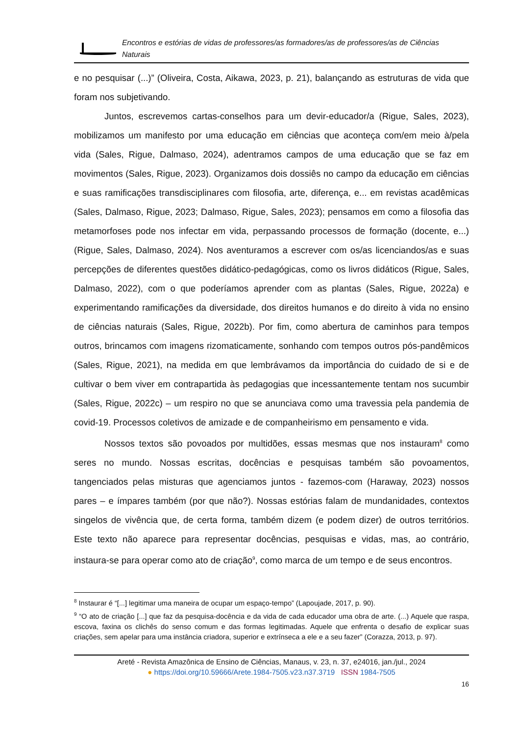Encontros e estórias de vidas de professores/as formadores/as de professores/as de Ciências Naturais
e no pesquisar (...)” (Oliveira, Costa, Aikawa, 2023, p. 21), balançando as estruturas de vida que foram nos subjetivando.
Juntos, escrevemos cartas-conselhos para um devir-educador/a (Rigue, Sales, 2023), mobilizamos um manifesto por uma educação em ciências que aconteça com/em meio à/pela vida (Sales, Rigue, Dalmaso, 2024), adentramos campos de uma educação que se faz em movimentos (Sales, Rigue, 2023). Organizamos dois dossiês no campo da educação em ciências e suas ramificações transdisciplinares com filosofia, arte, diferença, e... em revistas acadêmicas (Sales, Dalmaso, Rigue, 2023; Dalmaso, Rigue, Sales, 2023); pensamos em como a filosofia das metamorfoses pode nos infectar em vida, perpassando processos de formação (docente, e...) (Rigue, Sales, Dalmaso, 2024). Nos aventuramos a escrever com os/as licenciandos/as e suas percepções de diferentes questões didático-pedagógicas, como os livros didáticos (Rigue, Sales, Dalmaso, 2022), com o que poderíamos aprender com as plantas (Sales, Rigue, 2022a) e experimentando ramificações da diversidade, dos direitos humanos e do direito à vida no ensino de ciências naturais (Sales, Rigue, 2022b). Por fim, como abertura de caminhos para tempos outros, brincamos com imagens rizomaticamente, sonhando com tempos outros pós-pandêmicos (Sales, Rigue, 2021), na medida em que lembrávamos da importância do cuidado de si e de cultivar o bem viver em contrapartida às pedagogias que incessantemente tentam nos sucumbir (Sales, Rigue, 2022c) – um respiro no que se anunciava como uma travessia pela pandemia de covid-19. Processos coletivos de amizade e de companheirismo em pensamento e vida.
Nossos textos são povoados por multidões, essas mesmas que nos instauram<sup>8</sup> como seres no mundo. Nossas escritas, docências e pesquisas também são povoamentos, tangenciados pelas misturas que agenciamos juntos - fazemos-com (Haraway, 2023) nossos pares – e ímpares também (por que não?). Nossas estórias falam de mundanidades, contextos singelos de vivência que, de certa forma, também dizem (e podem dizer) de outros territórios. Este texto não aparece para representar docências, pesquisas e vidas, mas, ao contrário, instaura-se para operar como ato de criação<sup>9</sup>, como marca de um tempo e de seus encontros.
<sup>8</sup> Instaurar é “[...] legitimar uma maneira de ocupar um espaço-tempo” (Lapoujade, 2017, p. 90).
<sup>9</sup> “O ato de criação [...] que faz da pesquisa-docência e da vida de cada educador uma obra de arte. (...) Aquele que raspa, escova, faxina os clichês do senso comum e das formas legitimadas. Aquele que enfrenta o desafio de explicar suas criações, sem apelar para uma instância criadora, superior e extrínseca a ele e a seu fazer” (Corazza, 2013, p. 97).
Areté - Revista Amazônica de Ensino de Ciências, Manaus, v. 23, n. 37, e24016, jan./jul., 2024
● https://doi.org/10.59666/Arete.1984-7505.v23.n37.3719 ISSN 1984-7505
16